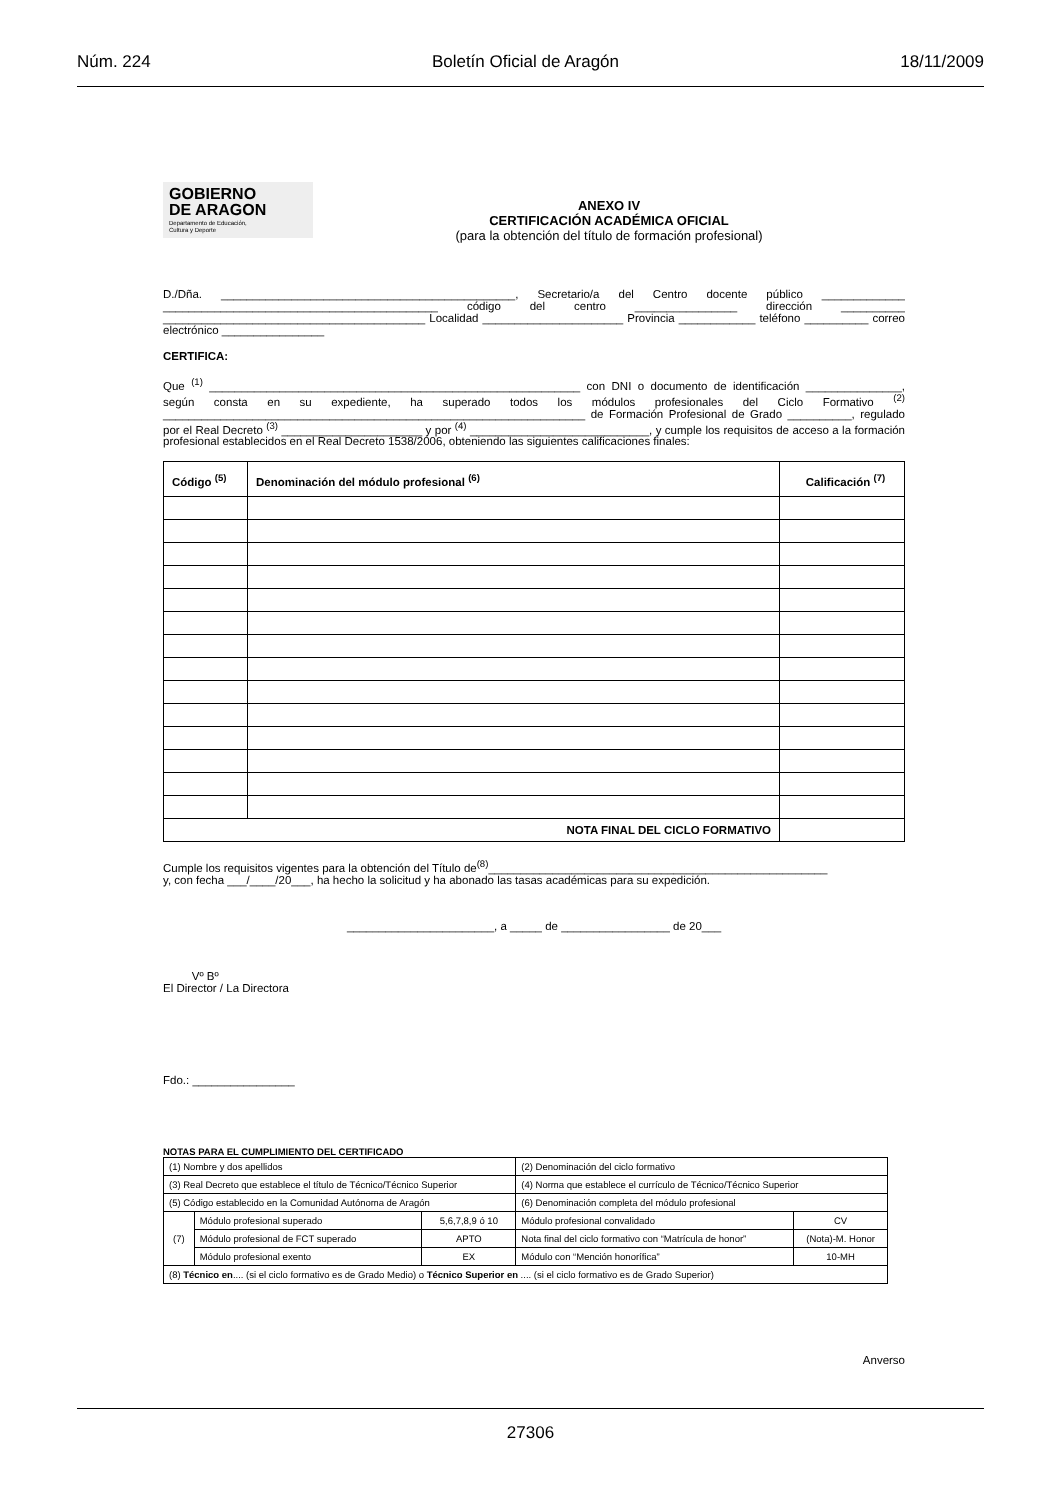Núm. 224 Boletín Oficial de Aragón 18/11/2009
GOBIERNO
DE ARAGON
Departamento de Educación,
Cultura y Deporte
ANEXO IV
CERTIFICACIÓN ACADÉMICA OFICIAL
(para la obtención del título de formación profesional)
D./Dña. ______________________________________________, Secretario/a del Centro docente público _____________ ___________________________________________ código del centro ________________ dirección __________ _________________________________________ Localidad ______________________ Provincia ____________ teléfono __________ correo electrónico ________________
CERTIFICA:
Que <sup>(1)</sup> __________________________________________________________ con DNI o documento de identificación _______________, según consta en su expediente, ha superado todos los módulos profesionales del Ciclo Formativo <sup>(2)</sup> __________________________________________________________________ de Formación Profesional de Grado __________, regulado por el Real Decreto <sup>(3)</sup> ______________________ y por <sup>(4)</sup> ____________________________, y cumple los requisitos de acceso a la formación profesional establecidos en el Real Decreto 1538/2006, obteniendo las siguientes calificaciones finales:
| Código <sup>(5)</sup> | Denominación del módulo profesional <sup>(6)</sup> | Calificación <sup>(7)</sup> |
| --- | --- | --- |
| NOTA FINAL DEL CICLO FORMATIVO | | |
Cumple los requisitos vigentes para la obtención del Título de<sup>(8)</sup>_____________________________________________________
y, con fecha ___/____/20___, ha hecho la solicitud y ha abonado las tasas académicas para su expedición.
_______________________, a _____ de _________________ de 20___
Vº Bº
El Director / La Directora
Fdo.: ________________
NOTAS PARA EL CUMPLIMIENTO DEL CERTIFICADO
| (1) Nombre y dos apellidos | | | (2) Denominación del ciclo formativo | |
| (3) Real Decreto que establece el título de Técnico/Técnico Superior | | | (4) Norma que establece el currículo de Técnico/Técnico Superior | |
| (5) Código establecido en la Comunidad Autónoma de Aragón | | | (6) Denominación completa del módulo profesional | |
| (7) | Módulo profesional superado | 5,6,7,8,9 ó 10 | Módulo profesional convalidado | CV |
| | Módulo profesional de FCT superado | APTO | Nota final del ciclo formativo con “Matrícula de honor” | (Nota)-M. Honor |
| | Módulo profesional exento | EX | Módulo con “Mención honorífica” | 10-MH |
| (8) Técnico en .... (si el ciclo formativo es de Grado Medio) o Técnico Superior en .... (si el ciclo formativo es de Grado Superior) | | | | |
Anverso
27306